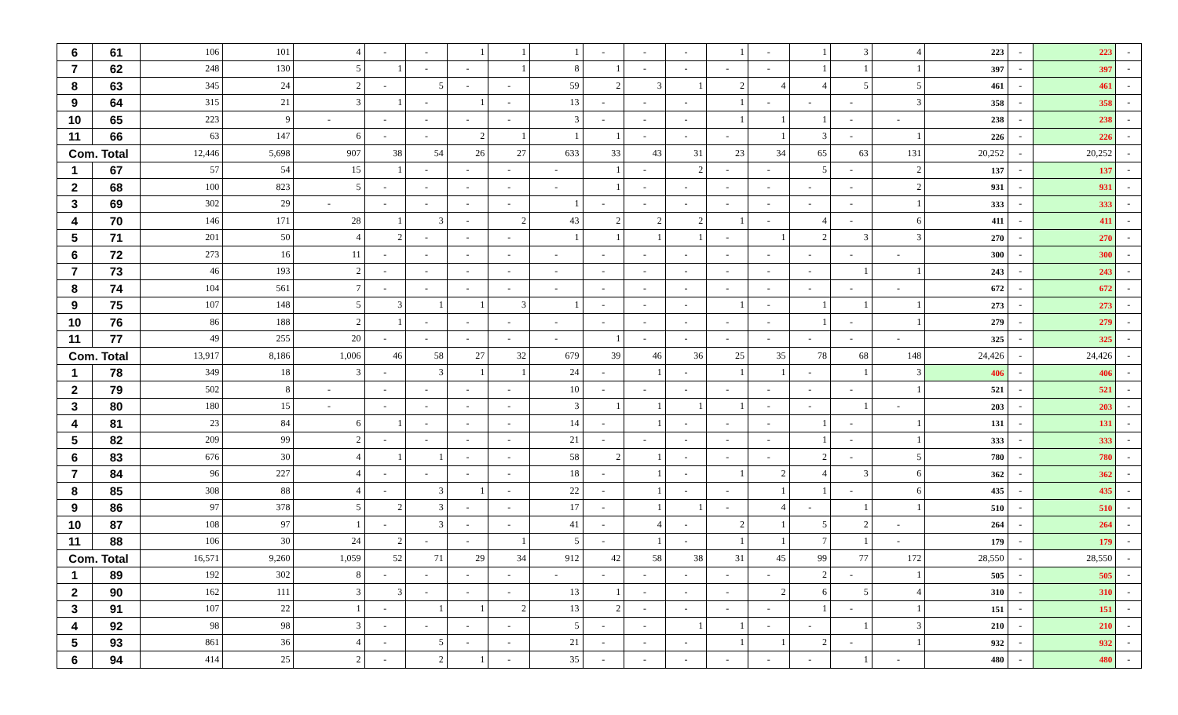| 6 | 61 | 106 | 101 | 4 | - | - | 1 | 1 | 1 | - | - | - | 1 | - | 1 | 3 | 4 | 223 | - | 223 | - |
| 7 | 62 | 248 | 130 | 5 | 1 | - | - | 1 | 8 | 1 | - | - | - | - | 1 | 1 | 1 | 397 | - | 397 | - |
| 8 | 63 | 345 | 24 | 2 | - | 5 | - | - | 59 | 2 | 3 | 1 | 2 | 4 | 4 | 5 | 5 | 461 | - | 461 | - |
| 9 | 64 | 315 | 21 | 3 | 1 | - | 1 | - | 13 | - | - | - | 1 | - | - | - | 3 | 358 | - | 358 | - |
| 10 | 65 | 223 | 9 | - | - | - | - | - | 3 | - | - | - | 1 | 1 | 1 | - | - | 238 | - | 238 | - |
| 11 | 66 | 63 | 147 | 6 | - | - | 2 | 1 | 1 | 1 | - | - | - | 1 | 3 | - | 1 | 226 | - | 226 | - |
| Com. Total | | 12,446 | 5,698 | 907 | 38 | 54 | 26 | 27 | 633 | 33 | 43 | 31 | 23 | 34 | 65 | 63 | 131 | 20,252 | - | 20,252 | - |
| 1 | 67 | 57 | 54 | 15 | 1 | - | - | - | - | 1 | - | 2 | - | - | 5 | - | 2 | 137 | - | 137 | - |
| 2 | 68 | 100 | 823 | 5 | - | - | - | - | - | 1 | - | - | - | - | - | - | 2 | 931 | - | 931 | - |
| 3 | 69 | 302 | 29 | - | - | - | - | - | 1 | - | - | - | - | - | - | - | 1 | 333 | - | 333 | - |
| 4 | 70 | 146 | 171 | 28 | 1 | 3 | - | 2 | 43 | 2 | 2 | 2 | 1 | - | 4 | - | 6 | 411 | - | 411 | - |
| 5 | 71 | 201 | 50 | 4 | 2 | - | - | - | 1 | 1 | 1 | 1 | - | 1 | 2 | 3 | 3 | 270 | - | 270 | - |
| 6 | 72 | 273 | 16 | 11 | - | - | - | - | - | - | - | - | - | - | - | - | - | 300 | - | 300 | - |
| 7 | 73 | 46 | 193 | 2 | - | - | - | - | - | - | - | - | - | - | - | 1 | 1 | 243 | - | 243 | - |
| 8 | 74 | 104 | 561 | 7 | - | - | - | - | - | - | - | - | - | - | - | - | - | 672 | - | 672 | - |
| 9 | 75 | 107 | 148 | 5 | 3 | 1 | 1 | 3 | 1 | - | - | - | 1 | - | 1 | 1 | 1 | 273 | - | 273 | - |
| 10 | 76 | 86 | 188 | 2 | 1 | - | - | - | - | - | - | - | - | - | 1 | - | 1 | 279 | - | 279 | - |
| 11 | 77 | 49 | 255 | 20 | - | - | - | - | - | 1 | - | - | - | - | - | - | - | 325 | - | 325 | - |
| Com. Total | | 13,917 | 8,186 | 1,006 | 46 | 58 | 27 | 32 | 679 | 39 | 46 | 36 | 25 | 35 | 78 | 68 | 148 | 24,426 | - | 24,426 | - |
| 1 | 78 | 349 | 18 | 3 | - | 3 | 1 | 1 | 24 | - | 1 | - | 1 | 1 | - | 1 | 3 | 406 | - | 406 | - |
| 2 | 79 | 502 | 8 | - | - | - | - | - | 10 | - | - | - | - | - | - | - | 1 | 521 | - | 521 | - |
| 3 | 80 | 180 | 15 | - | - | - | - | - | 3 | 1 | 1 | 1 | 1 | - | - | 1 | - | 203 | - | 203 | - |
| 4 | 81 | 23 | 84 | 6 | 1 | - | - | - | 14 | - | 1 | - | - | - | 1 | - | 1 | 131 | - | 131 | - |
| 5 | 82 | 209 | 99 | 2 | - | - | - | - | 21 | - | - | - | - | - | 1 | - | 1 | 333 | - | 333 | - |
| 6 | 83 | 676 | 30 | 4 | 1 | 1 | - | - | 58 | 2 | 1 | - | - | - | 2 | - | 5 | 780 | - | 780 | - |
| 7 | 84 | 96 | 227 | 4 | - | - | - | - | 18 | - | 1 | - | 1 | 2 | 4 | 3 | 6 | 362 | - | 362 | - |
| 8 | 85 | 308 | 88 | 4 | - | 3 | 1 | - | 22 | - | 1 | - | - | 1 | 1 | - | 6 | 435 | - | 435 | - |
| 9 | 86 | 97 | 378 | 5 | 2 | 3 | - | - | 17 | - | 1 | 1 | - | 4 | - | 1 | 1 | 510 | - | 510 | - |
| 10 | 87 | 108 | 97 | 1 | - | 3 | - | - | 41 | - | 4 | - | 2 | 1 | 5 | 2 | - | 264 | - | 264 | - |
| 11 | 88 | 106 | 30 | 24 | 2 | - | - | 1 | 5 | - | 1 | - | 1 | 1 | 7 | 1 | - | 179 | - | 179 | - |
| Com. Total | | 16,571 | 9,260 | 1,059 | 52 | 71 | 29 | 34 | 912 | 42 | 58 | 38 | 31 | 45 | 99 | 77 | 172 | 28,550 | - | 28,550 | - |
| 1 | 89 | 192 | 302 | 8 | - | - | - | - | - | - | - | - | - | - | 2 | - | 1 | 505 | - | 505 | - |
| 2 | 90 | 162 | 111 | 3 | 3 | - | - | - | 13 | 1 | - | - | - | 2 | 6 | 5 | 4 | 310 | - | 310 | - |
| 3 | 91 | 107 | 22 | 1 | - | 1 | 1 | 2 | 13 | 2 | - | - | - | - | 1 | - | 1 | 151 | - | 151 | - |
| 4 | 92 | 98 | 98 | 3 | - | - | - | - | 5 | - | - | 1 | 1 | - | - | 1 | 3 | 210 | - | 210 | - |
| 5 | 93 | 861 | 36 | 4 | - | 5 | - | - | 21 | - | - | - | 1 | 1 | 2 | - | 1 | 932 | - | 932 | - |
| 6 | 94 | 414 | 25 | 2 | - | 2 | 1 | - | 35 | - | - | - | - | - | - | 1 | - | 480 | - | 480 | - |